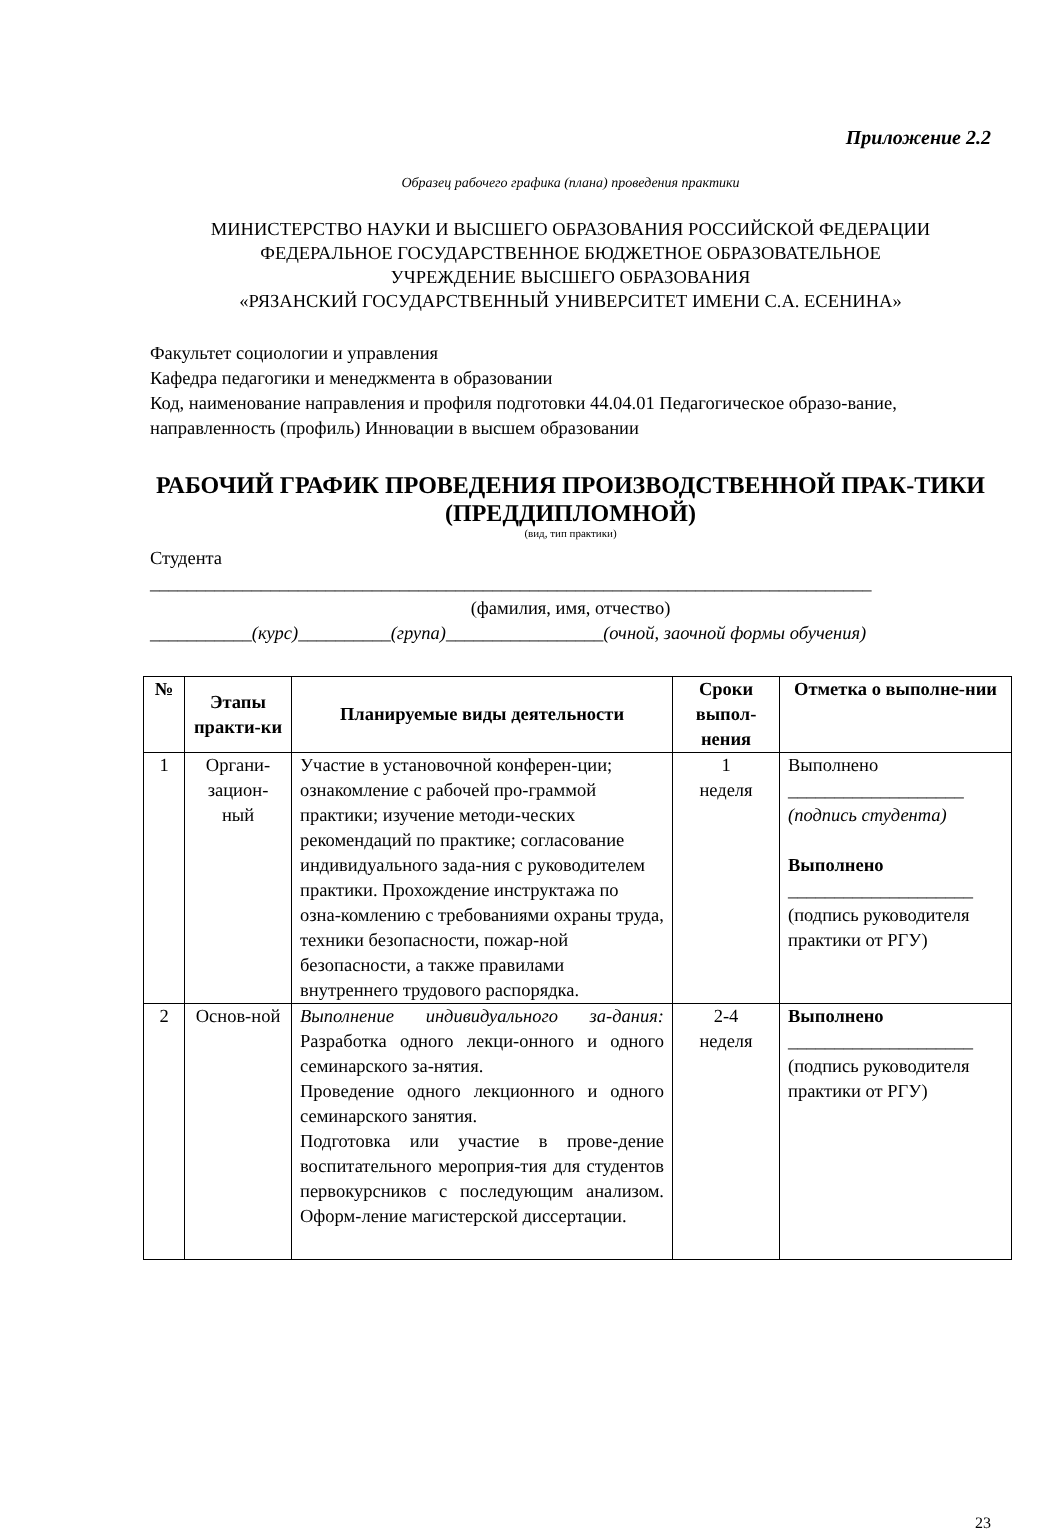Приложение 2.2
Образец рабочего графика (плана) проведения практики
МИНИСТЕРСТВО НАУКИ И ВЫСШЕГО ОБРАЗОВАНИЯ РОССИЙСКОЙ ФЕДЕРАЦИИ
ФЕДЕРАЛЬНОЕ ГОСУДАРСТВЕННОЕ БЮДЖЕТНОЕ ОБРАЗОВАТЕЛЬНОЕ
УЧРЕЖДЕНИЕ ВЫСШЕГО ОБРАЗОВАНИЯ
«РЯЗАНСКИЙ ГОСУДАРСТВЕННЫЙ УНИВЕРСИТЕТ ИМЕНИ С.А. ЕСЕНИНА»
Факультет социологии и управления
Кафедра педагогики и менеджмента в образовании
Код, наименование направления и профиля подготовки 44.04.01 Педагогическое образо-вание, направленность (профиль) Инновации в высшем образовании
РАБОЧИЙ ГРАФИК ПРОВЕДЕНИЯ ПРОИЗВОДСТВЕННОЙ ПРАК-ТИКИ
(ПРЕДДИПЛОМНОЙ)
(вид, тип практики)
Студента
______________________________________________________________________________
(фамилия, имя, отчество)
___________(курс)__________(група)_________________(очной, заочной формы обучения)
| № | Этапы практи-ки | Планируемые виды деятельности | Сроки выпол-нения | Отметка о выполне-нии |
| --- | --- | --- | --- | --- |
| 1 | Органи-зацион-ный | Участие в установочной конферен-ции; ознакомление с рабочей про-граммой практики; изучение методи-ческих рекомендаций по практике; согласование индивидуального зада-ния с руководителем практики. Прохождение инструктажа по озна-комлению с требованиями охраны труда, техники безопасности, пожар-ной безопасности, а также правилами внутреннего трудового распорядка. | 1 неделя | Выполнено ___________________ (подпись студента) Выполнено ____________________ (подпись руководителя практики от РГУ) |
| 2 | Основ-ной | Выполнение индивидуального за-дания: Разработка одного лекци-онного и одного семинарского за-нятия. Проведение одного лекционного и одного семинарского занятия. Подготовка или участие в прове-дение воспитательного мероприя-тия для студентов первокурсников с последующим анализом. Оформ-ление магистерской диссертации. | 2-4 неделя | Выполнено ____________________ (подпись руководителя практики от РГУ) |
23